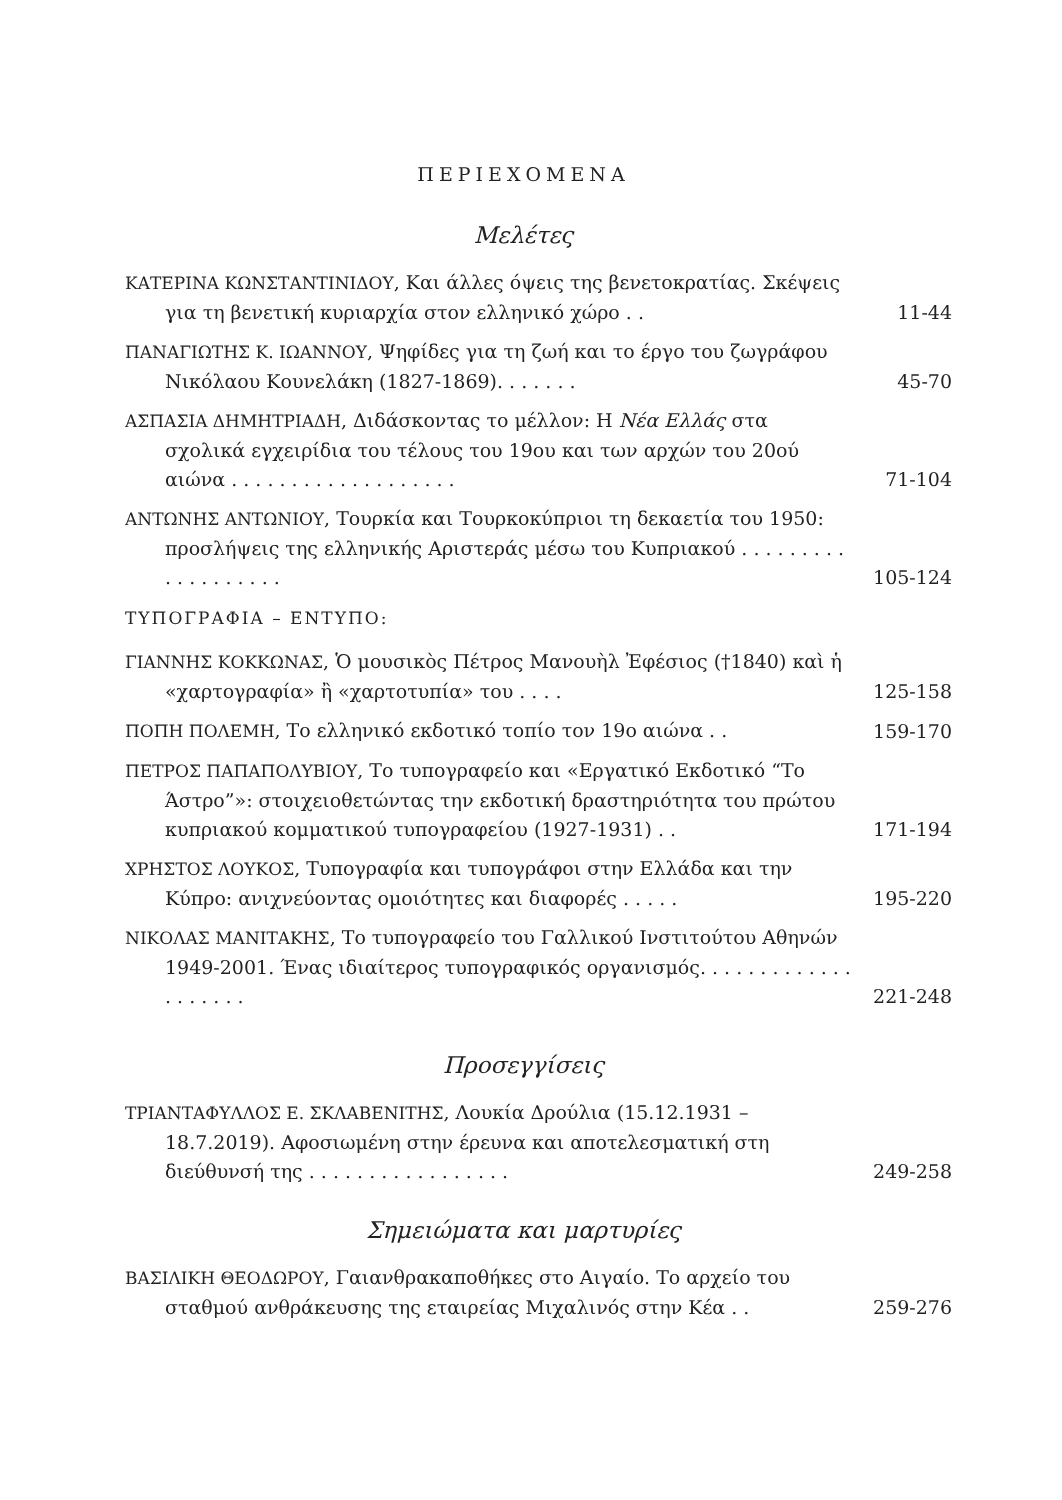ΠΕΡΙΕΧΟΜΕΝΑ
Μελέτες
ΚΑΤΕΡΙΝΑ ΚΩΝΣΤΑΝΤΙΝΙΔΟΥ, Και άλλες όψεις της βενετοκρατίας. Σκέψεις για τη βενετική κυριαρχία στον ελληνικό χώρο . .
11-44
ΠΑΝΑΓΙΩΤΗΣ Κ. ΙΩΑΝΝΟΥ, Ψηφίδες για τη ζωή και το έργο του ζωγράφου Νικόλαου Κουνελάκη (1827-1869). . . . . . .
45-70
ΑΣΠΑΣΙΑ ΔΗΜΗΤΡΙΑΔΗ, Διδάσκοντας το μέλλον: Η Νέα Ελλάς στα σχολικά εγχειρίδια του τέλους του 19ου και των αρχών του 20ού αιώνα . . . . . . . . . . . . . . . . . . .
71-104
ΑΝΤΩΝΗΣ ΑΝΤΩΝΙΟΥ, Τουρκία και Τουρκοκύπριοι τη δεκαετία του 1950: προσλήψεις της ελληνικής Αριστεράς μέσω του Κυπριακού . . . . . . . . . . . . . . . . . . .
105-124
ΤΥΠΟΓΡΑΦΙΑ – ΕΝΤΥΠΟ:
ΓΙΑΝΝΗΣ ΚΟΚΚΩΝΑΣ, Ὁ μουσικὸς Πέτρος Μανουὴλ Ἐφέσιος (†1840) καὶ ἡ «χαρτογραφία» ἢ «χαρτοτυπία» του . . . .
125-158
ΠΟΠΗ ΠΟΛΕΜΗ, Το ελληνικό εκδοτικό τοπίο τον 19ο αιώνα . .
159-170
ΠΕΤΡΟΣ ΠΑΠΑΠΟΛΥΒΙΟΥ, Το τυπογραφείο και «Εργατικό Εκδοτικό “Το Άστρο”»: στοιχειοθετώντας την εκδοτική δραστηριότητα του πρώτου κυπριακού κομματικού τυπογραφείου (1927-1931) . .
171-194
ΧΡΗΣΤΟΣ ΛΟΥΚΟΣ, Τυπογραφία και τυπογράφοι στην Ελλάδα και την Κύπρο: ανιχνεύοντας ομοιότητες και διαφορές . . . . .
195-220
ΝΙΚΟΛΑΣ ΜΑΝΙΤΑΚΗΣ, Το τυπογραφείο του Γαλλικού Ινστιτούτου Αθηνών 1949-2001. Ένας ιδιαίτερος τυπογραφικός οργανισμός. . . . . . . . . . . . . . . . . . . .
221-248
Προσεγγίσεις
ΤΡΙΑΝΤΑΦΥΛΛΟΣ Ε. ΣΚΛΑΒΕΝΙΤΗΣ, Λουκία Δρούλια (15.12.1931 – 18.7.2019). Αφοσιωμένη στην έρευνα και αποτελεσματική στη διεύθυνσή της . . . . . . . . . . . . . . . . .
249-258
Σημειώματα και μαρτυρίες
ΒΑΣΙΛΙΚΗ ΘΕΟΔΩΡΟΥ, Γαιανθρακαποθήκες στο Αιγαίο. Το αρχείο του σταθμού ανθράκευσης της εταιρείας Μιχαλινός στην Κέα . .
259-276